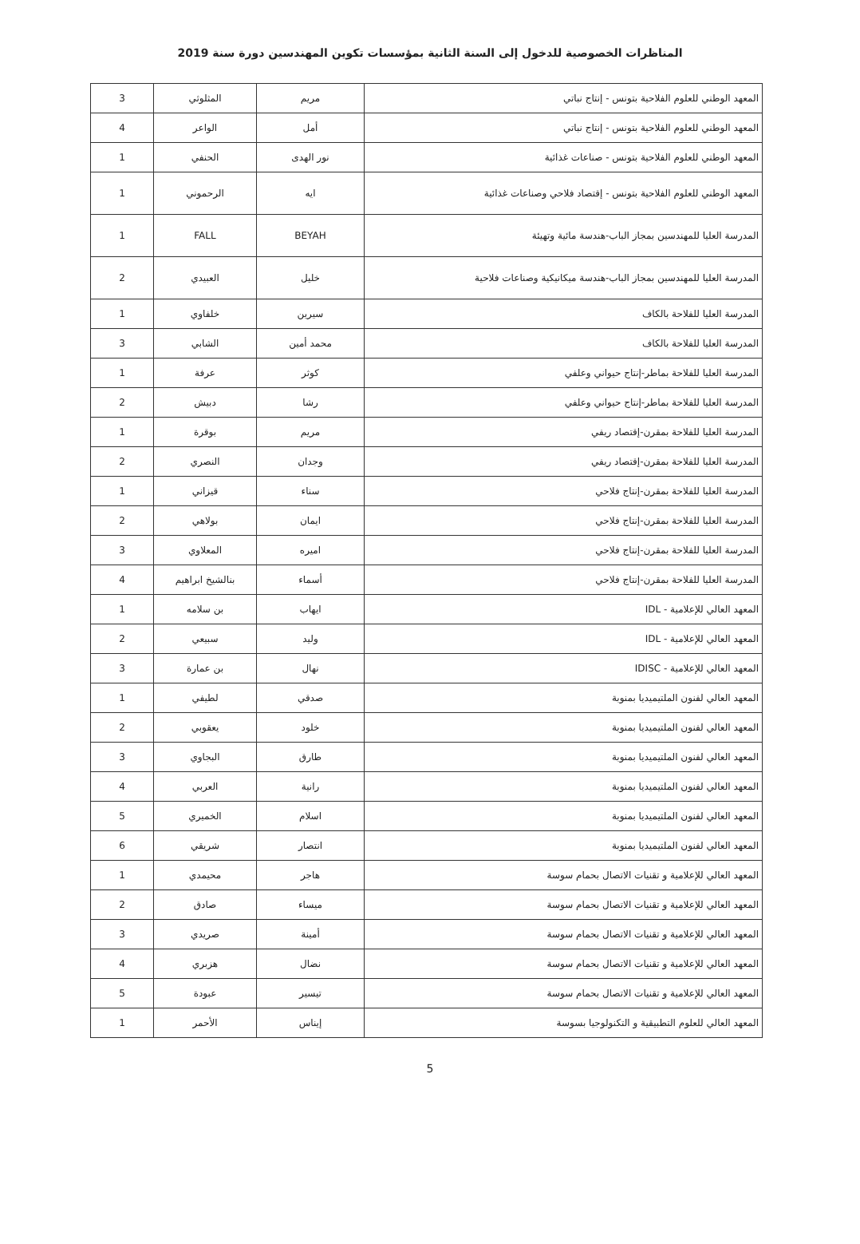المناظرات الخصوصية للدخول إلى السنة الثانية بمؤسسات تكوين المهندسين دورة سنة 2019
| المعهد الوطني للعلوم الفلاحية بتونس - إنتاج نباتي | مريم | المثلوثي | 3 |
| المعهد الوطني للعلوم الفلاحية بتونس - إنتاج نباتي | أمل | الواعر | 4 |
| المعهد الوطني للعلوم الفلاحية بتونس - صناعات غذائية | نور الهدى | الحنفي | 1 |
| المعهد الوطني للعلوم الفلاحية بتونس - إقتصاد فلاحي وصناعات غذائية | ايه | الرحموني | 1 |
| المدرسة العليا للمهندسين بمجاز الباب-هندسة مائية وتهيئة | BEYAH | FALL | 1 |
| المدرسة العليا للمهندسين بمجاز الباب-هندسة ميكانيكية وصناعات فلاحية | خليل | العبيدي | 2 |
| المدرسة العليا للفلاحة بالكاف | سيرين | خلفاوي | 1 |
| المدرسة العليا للفلاحة بالكاف | محمد أمين | الشابي | 3 |
| المدرسة العليا للفلاحة بماطر-إنتاج حيواني وعلفي | كوثر | عرفة | 1 |
| المدرسة العليا للفلاحة بماطر-إنتاج حيواني وعلفي | رشا | دبيش | 2 |
| المدرسة العليا للفلاحة بمقرن-إقتصاد ريفي | مريم | بوقرة | 1 |
| المدرسة العليا للفلاحة بمقرن-إقتصاد ريفي | وجدان | النصري | 2 |
| المدرسة العليا للفلاحة بمقرن-إنتاج فلاحي | سناء | قيزاني | 1 |
| المدرسة العليا للفلاحة بمقرن-إنتاج فلاحي | ايمان | بولاهي | 2 |
| المدرسة العليا للفلاحة بمقرن-إنتاج فلاحي | اميره | المعلاوي | 3 |
| المدرسة العليا للفلاحة بمقرن-إنتاج فلاحي | أسماء | بنالشيخ ابراهيم | 4 |
| المعهد العالي للإعلامية - IDL | ايهاب | بن سلامه | 1 |
| المعهد العالي للإعلامية - IDL | وليد | سبيعي | 2 |
| المعهد العالي للإعلامية - IDISC | نهال | بن عمارة | 3 |
| المعهد العالي لفنون الملتيميديا بمنوبة | صدقي | لطيفي | 1 |
| المعهد العالي لفنون الملتيميديا بمنوبة | خلود | يعقوبي | 2 |
| المعهد العالي لفنون الملتيميديا بمنوبة | طارق | البجاوي | 3 |
| المعهد العالي لفنون الملتيميديا بمنوبة | رانية | العربي | 4 |
| المعهد العالي لفنون الملتيميديا بمنوبة | اسلام | الخميري | 5 |
| المعهد العالي لفنون الملتيميديا بمنوبة | انتصار | شريقي | 6 |
| المعهد العالي للإعلامية و تقنيات الاتصال بحمام سوسة | هاجر | محيمدي | 1 |
| المعهد العالي للإعلامية و تقنيات الاتصال بحمام سوسة | ميساء | صادق | 2 |
| المعهد العالي للإعلامية و تقنيات الاتصال بحمام سوسة | أمينة | صريدي | 3 |
| المعهد العالي للإعلامية و تقنيات الاتصال بحمام سوسة | نضال | هزبري | 4 |
| المعهد العالي للإعلامية و تقنيات الاتصال بحمام سوسة | تيسير | عبودة | 5 |
| المعهد العالي للعلوم التطبيقية و التكنولوجيا بسوسة | إيناس | الأحمر | 1 |
5